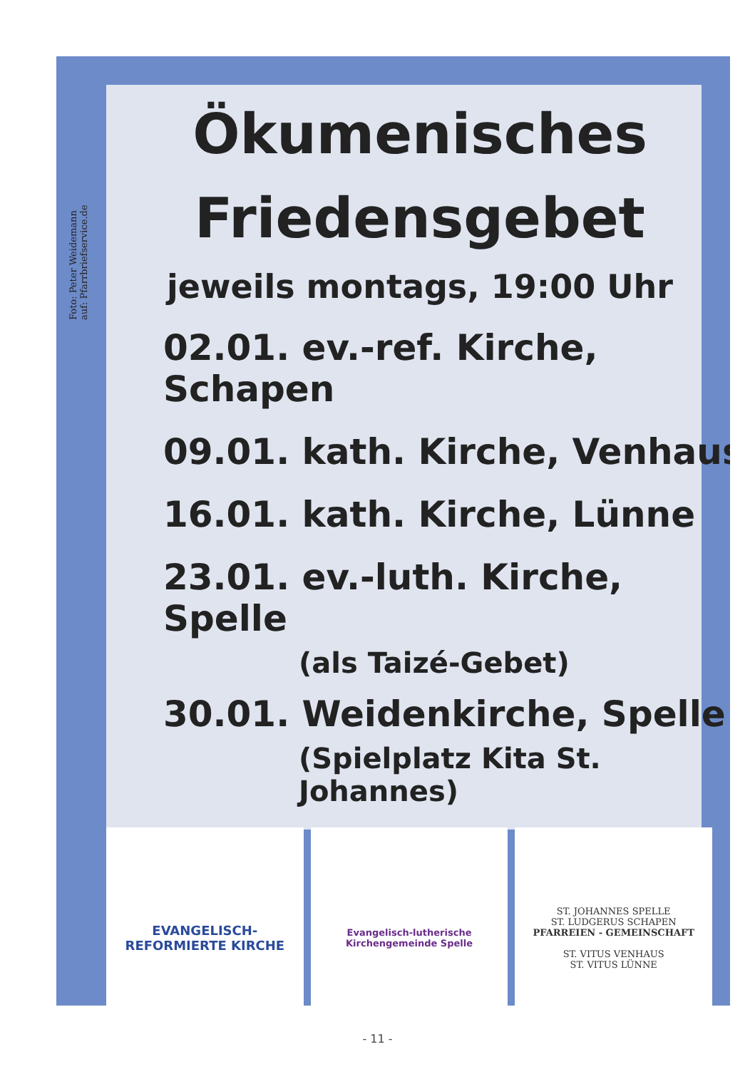Foto: Peter Weidemann
auf: Pfarrbriefservice.de
Ökumenisches
Friedensgebet
jeweils montags, 19:00 Uhr
02.01. ev.-ref. Kirche, Schapen
09.01. kath. Kirche, Venhaus
16.01. kath. Kirche, Lünne
23.01. ev.-luth. Kirche, Spelle
(als Taizé-Gebet)
30.01. Weidenkirche, Spelle
(Spielplatz Kita St. Johannes)
EVANGELISCH-REFORMIERTE KIRCHE
Evangelisch-lutherische
Kirchengemeinde Spelle
ST. JOHANNES SPELLE
ST. LUDGERUS SCHAPEN
PFARREIEN - GEMEINSCHAFT
ST. VITUS VENHAUS
ST. VITUS LÜNNE
- 11 -